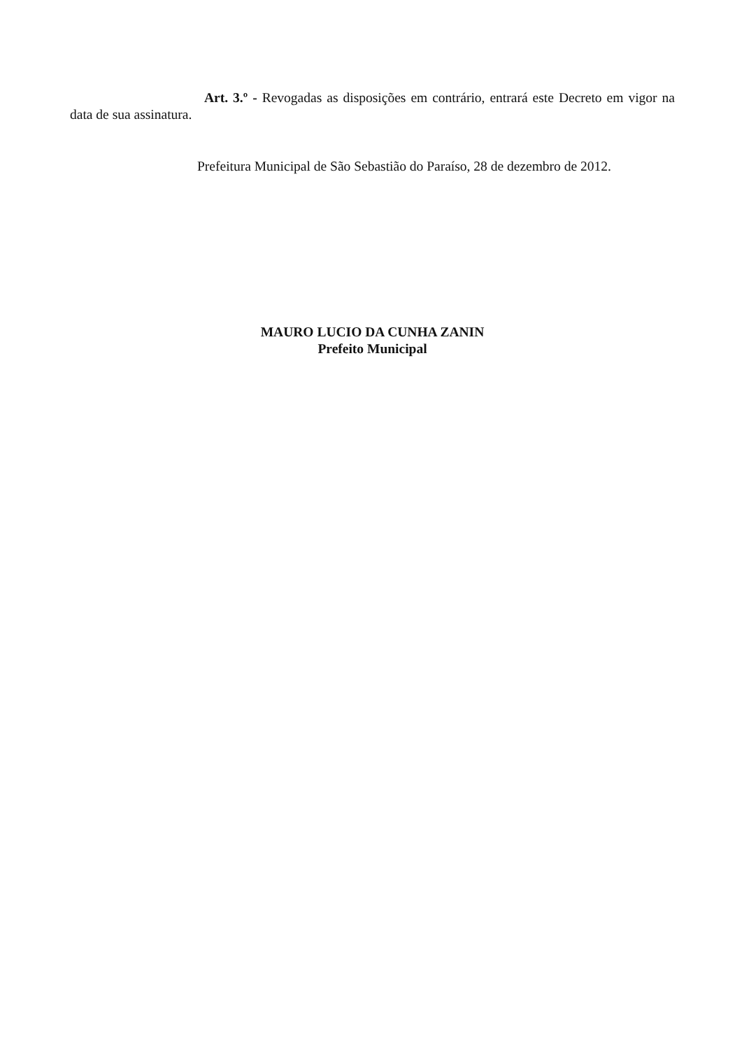Art. 3.º - Revogadas as disposições em contrário, entrará este Decreto em vigor na data de sua assinatura.
Prefeitura Municipal de São Sebastião do Paraíso, 28 de dezembro de 2012.
MAURO LUCIO DA CUNHA ZANIN
Prefeito Municipal